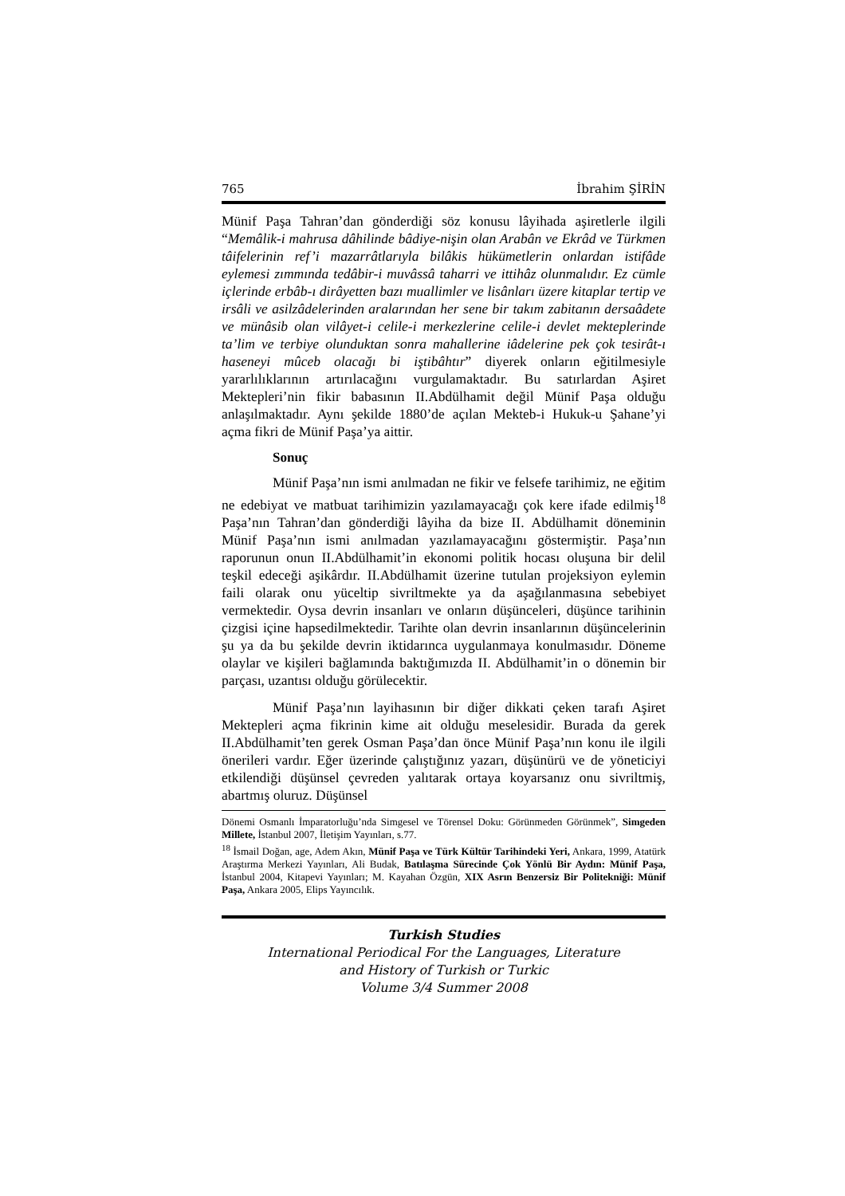765 İbrahim ŞİRİN
Münif Paşa Tahran’dan gönderdiği söz konusu lâyihada aşiretlerle ilgili “Memâlik-i mahrusa dâhilinde bâdiye-nişin olan Arabân ve Ekrâd ve Türkmen tâifelerinin ref’i mazarrâtlarıyla bilâkis hükümetlerin onlardan istifâde eylemesi zımmında tedâbir-i muvâssâ taharri ve ittihâz olunmalıdır. Ez cümle içlerinde erbâb-ı dirâyetten bazı muallimler ve lisânları üzere kitaplar tertip ve irsâli ve asilzâdelerinden aralarından her sene bir takım zabitanın dersaâdete ve münâsib olan vilâyet-i celile-i merkezlerine celile-i devlet mekteplerinde ta’lim ve terbiye olunduktan sonra mahallerine iâdelerine pek çok tesirât-ı haseneyi mûceb olacağı bi iştibâhtır” diyerek onların eğitilmesiyle yararlılıklarının artırılacağını vurgulamaktadır. Bu satırlardan Aşiret Mektepleri’nin fikir babasının II.Abdülhamit değil Münif Paşa olduğu anlaşılmaktadır. Aynı şekilde 1880’de açılan Mekteb-i Hukuk-u Şahane’yi açma fikri de Münif Paşa’ya aittir.
Sonuç
Münif Paşa’nın ismi anılmadan ne fikir ve felsefe tarihimiz, ne eğitim ne edebiyat ve matbuat tarihimizin yazılamayacağı çok kere ifade edilmiş<sup>18</sup> Paşa’nın Tahran’dan gönderdiği lâyiha da bize II. Abdülhamit döneminin Münif Paşa’nın ismi anılmadan yazılamayacağını göstermiştir. Paşa’nın raporunun onun II.Abdülhamit’in ekonomi politik hocası oluşuna bir delil teşkil edeceği aşikârdır. II.Abdülhamit üzerine tutulan projeksiyon eylemin faili olarak onu yüceltip sivriltmekte ya da aşağılanmasına sebebiyet vermektedir. Oysa devrin insanları ve onların düşünceleri, düşünce tarihinin çizgisi içine hapsedilmektedir. Tarihte olan devrin insanlarının düşüncelerinin şu ya da bu şekilde devrin iktidarınca uygulanmaya konulmasıdır. Döneme olaylar ve kişileri bağlamında baktığımızda II. Abdülhamit’in o dönemin bir parçası, uzantısı olduğu görülecektir.
Münif Paşa’nın layihasının bir diğer dikkati çeken tarafı Aşiret Mektepleri açma fikrinin kime ait olduğu meselesidir. Burada da gerek II.Abdülhamit’ten gerek Osman Paşa’dan önce Münif Paşa’nın konu ile ilgili önerileri vardır. Eğer üzerinde çalıştığınız yazarı, düşünürü ve de yöneticiyi etkilendiği düşünsel çevreden yalıtarak ortaya koyarsanız onu sivriltmiş, abartmış oluruz. Düşünsel
Dönemi Osmanlı İmparatorluğu’nda Simgesel ve Törensel Doku: Görünmeden Görünmek”, Simgeden Millete, İstanbul 2007, İletişim Yayınları, s.77.
<sup>18</sup> İsmail Doğan, age, Adem Akın, Münif Paşa ve Türk Kültür Tarihindeki Yeri, Ankara, 1999, Atatürk Araştırma Merkezi Yayınları, Ali Budak, Batılaşma Sürecinde Çok Yönlü Bir Aydın: Münif Paşa, İstanbul 2004, Kitapevi Yayınları; M. Kayahan Özgün, XIX Asrın Benzersiz Bir Politekniği: Münif Paşa, Ankara 2005, Elips Yayıncılık.
Turkish Studies
International Periodical For the Languages, Literature
and History of Turkish or Turkic
Volume 3/4 Summer 2008